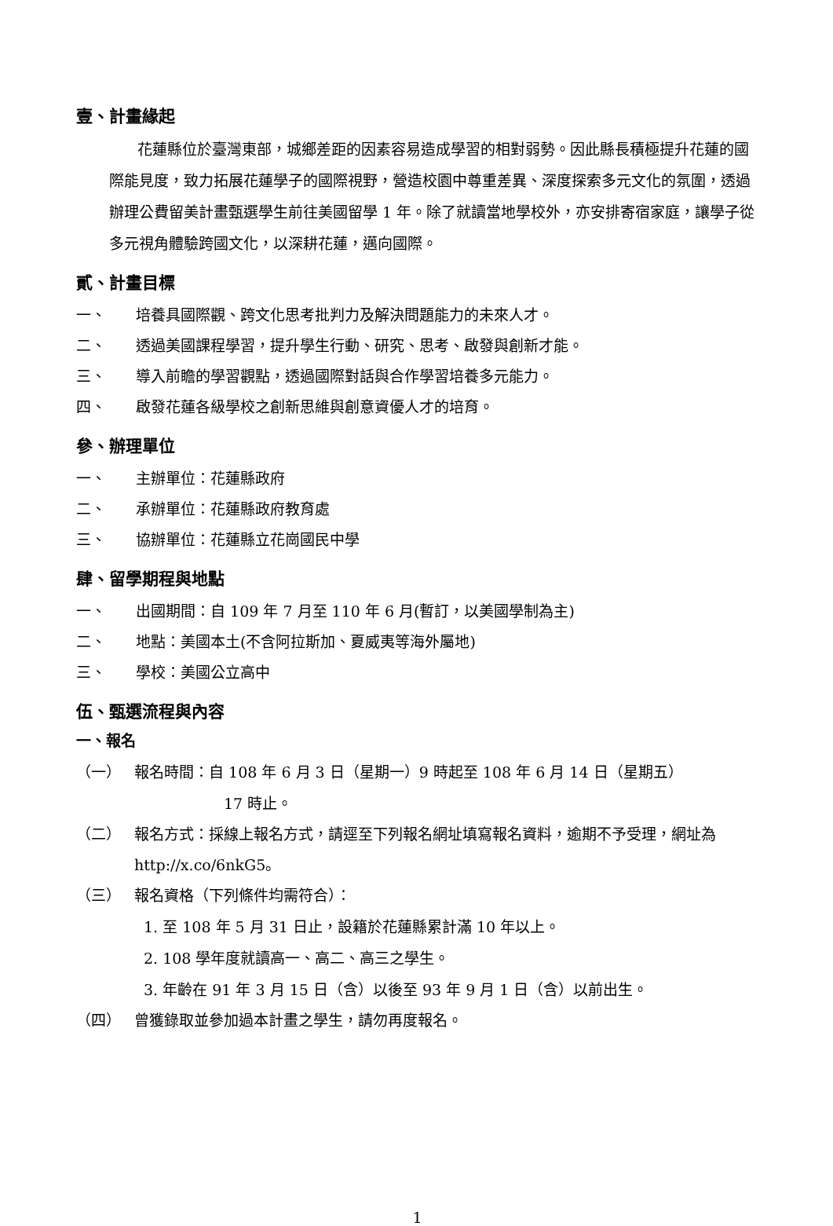壹、計畫緣起
花蓮縣位於臺灣東部，城鄉差距的因素容易造成學習的相對弱勢。因此縣長積極提升花蓮的國際能見度，致力拓展花蓮學子的國際視野，營造校園中尊重差異、深度探索多元文化的氛圍，透過辦理公費留美計畫甄選學生前往美國留學 1 年。除了就讀當地學校外，亦安排寄宿家庭，讓學子從多元視角體驗跨國文化，以深耕花蓮，邁向國際。
貳、計畫目標
一、 培養具國際觀、跨文化思考批判力及解決問題能力的未來人才。
二、 透過美國課程學習，提升學生行動、研究、思考、啟發與創新才能。
三、 導入前瞻的學習觀點，透過國際對話與合作學習培養多元能力。
四、 啟發花蓮各級學校之創新思維與創意資優人才的培育。
參、辦理單位
一、 主辦單位：花蓮縣政府
二、 承辦單位：花蓮縣政府教育處
三、 協辦單位：花蓮縣立花崗國民中學
肆、留學期程與地點
一、 出國期間：自 109 年 7 月至 110 年 6 月(暫訂，以美國學制為主)
二、 地點：美國本土(不含阿拉斯加、夏威夷等海外屬地)
三、 學校：美國公立高中
伍、甄選流程與內容
一、報名
（一） 報名時間：自 108 年 6 月 3 日（星期一）9 時起至 108 年 6 月 14 日（星期五）
17 時止。
（二） 報名方式：採線上報名方式，請逕至下列報名網址填寫報名資料，逾期不予受理，網址為 http://x.co/6nkG5。
（三） 報名資格（下列條件均需符合）：
1. 至 108 年 5 月 31 日止，設籍於花蓮縣累計滿 10 年以上。
2. 108 學年度就讀高一、高二、高三之學生。
3. 年齡在 91 年 3 月 15 日（含）以後至 93 年 9 月 1 日（含）以前出生。
（四） 曾獲錄取並參加過本計畫之學生，請勿再度報名。
1